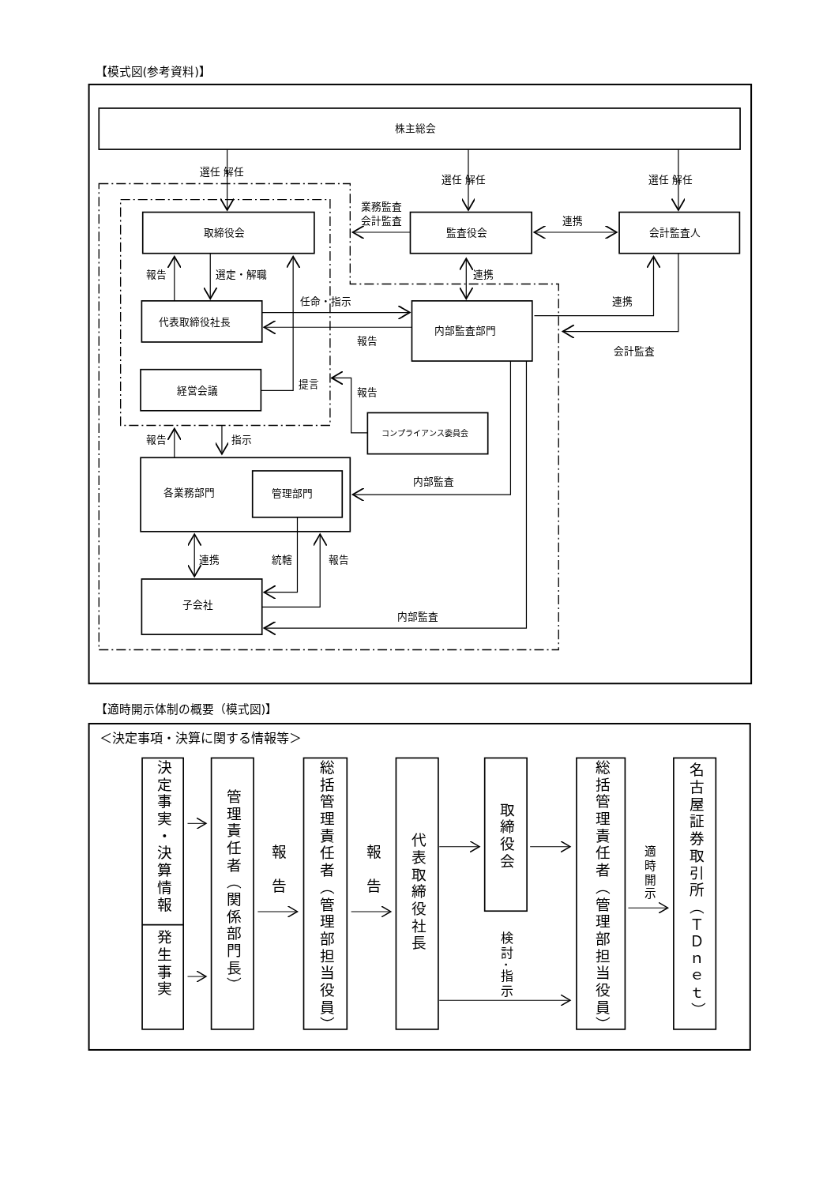【模式図(参考資料)】
株主総会
選任 解任
選任 解任
選任 解任
業務監査
会計監査
取締役会
監査役会
連携
会計監査人
報告
選定・解職
連携
任命・指示
連携
代表取締役社長
内部監査部門
報告
会計監査
経営会議
提言
報告
コンプライアンス委員会
報告
指示
各業務部門
管理部門
内部監査
連携
統轄
報告
子会社
内部監査
【適時開示体制の概要（模式図)】
＜決定事項・決算に関する情報等＞
決定事実・決算情報
発生事実
管理責任者（関係部門長）
報　告
総括管理責任者（管理部担当役員）
報　告
代表取締役社長
取締役会
検討･指示
総括管理責任者（管理部担当役員）
適時開示
名古屋証券取引所（ＴＤｎｅｔ）